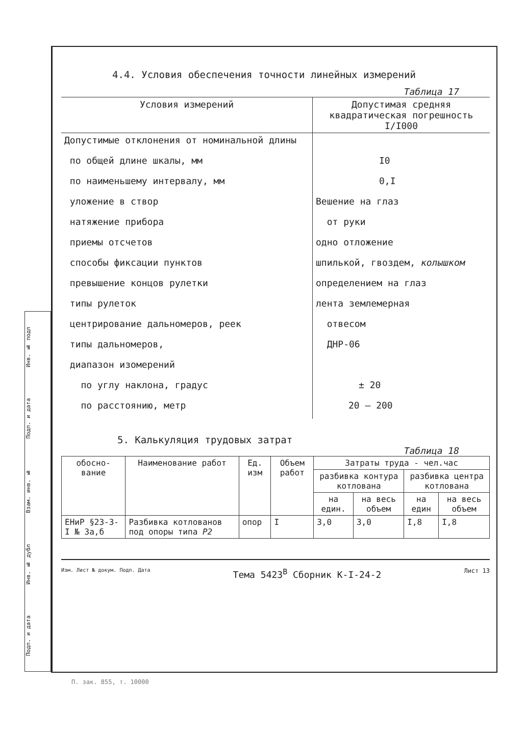Подп. и дата Инв. № дубл Взам. инв. № Подп. и дата Инв. № подл
4.4. Условия обеспечения точности линейных измерений
Таблица 17
| Условия измерений | Допустимая средняя квадратическая погрешность I/I000 |
| --- | --- |
| Допустимые отклонения от номинальной длины | |
| по общей длине шкалы, мм | I0 |
| по наименьшему интервалу, мм | 0,I |
| уложение в створ | Вешение на глаз |
| натяжение прибора | от руки |
| приемы отсчетов | одно отложение |
| способы фиксации пунктов | шпилькой, гвоздем, колышком |
| превышение концов рулетки | определением на глаз |
| типы рулеток | лента землемерная |
| центрирование дальномеров, реек | отвесом |
| типы дальномеров, | ДНР-06 |
| диапазон изомерений | |
| по углу наклона, градус | ± 20 |
| по расстоянию, метр | 20 — 200 |
5. Калькуляция трудовых затрат
Таблица 18
| обосно-вание | Наименование работ | Ед. изм | Объем работ | Затраты труда - чел.час | | | |
| --- | --- | --- | --- | --- | --- | --- | --- |
| | | | | разбивка контура котлована | | разбивка центра котлована | |
| | | | | на един. | на весь объем | на един | на весь объем |
| ЕНиР §23-3-I № 3а,б | Разбивка котлованов под опоры типа P2 | опор | I | 3,0 | 3,0 | I,8 | I,8 |
Изм. Лист № докум. Подп. Дата Тема 5423<sup>В</sup> Сборник К-I-24-2 Лист 13
П. зак. 855, т. 10000